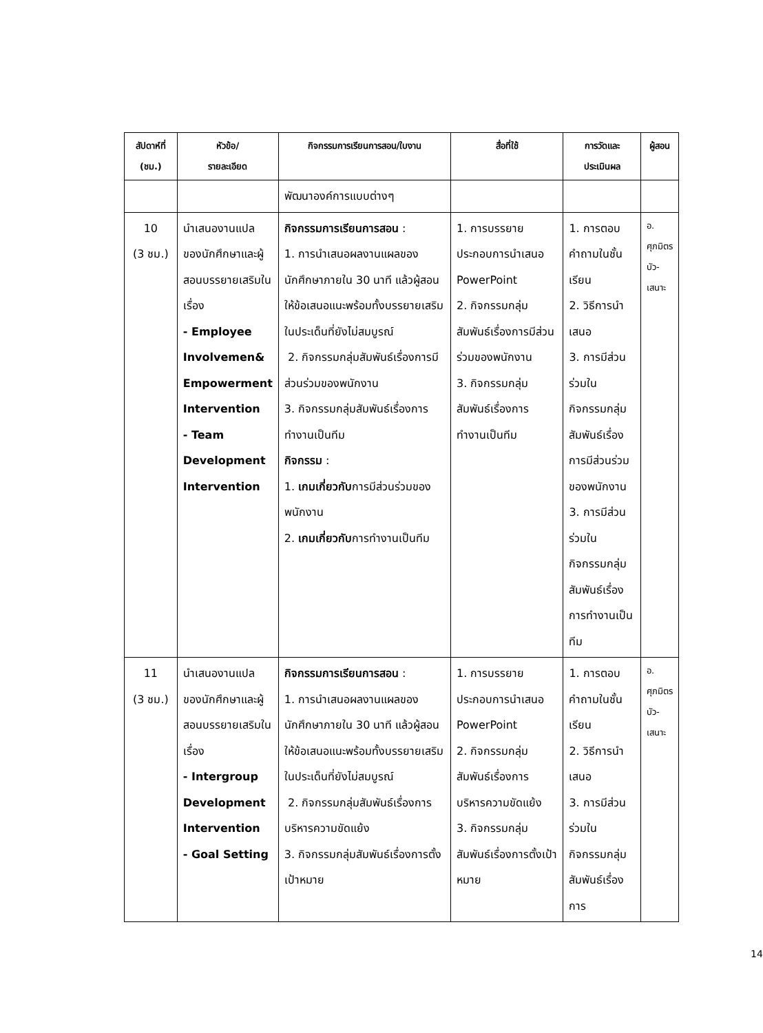| สัปดาห์ที่ (ชม.) | หัวข้อ/ รายละเอียด | กิจกรรมการเรียนการสอน/ใบงาน | สื่อที่ใช้ | การวัดและ ประเมินผล | ผู้สอน |
| --- | --- | --- | --- | --- | --- |
| | | พัฒนาองค์การแบบต่างๆ | | | |
| 10 (3 ชม.) | นำเสนองานแปลของนักศึกษาและผู้สอนบรรยายเสริมในเรื่อง - Employee Involvemen& Empowerment Intervention - Team Development Intervention | กิจกรรมการเรียนการสอน : 1. การนำเสนอผลงานแผลของนักศึกษาภายใน 30 นาที แล้วผู้สอนให้ข้อเสนอแนะพร้อมทั้งบรรยายเสริมในประเด็นที่ยังไม่สมบูรณ์ 2. กิจกรรมกลุ่มสัมพันธ์เรื่องการมีส่วนร่วมของพนักงาน 3. กิจกรรมกลุ่มสัมพันธ์เรื่องการทำงานเป็นทีม กิจกรรม : 1. เกมเกี่ยวกับ การมีส่วนร่วมของพนักงาน 2. เกมเกี่ยวกับ การทำงานเป็นทีม | 1. การบรรยายประกอบการนำเสนอ PowerPoint 2. กิจกรรมกลุ่มสัมพันธ์เรื่องการมีส่วนร่วมของพนักงาน 3. กิจกรรมกลุ่มสัมพันธ์เรื่องการทำงานเป็นทีม | 1. การตอบคำถามในชั้นเรียน 2. วิธีการนำเสนอ 3. การมีส่วนร่วมในกิจกรรมกลุ่มสัมพันธ์เรื่องการมีส่วนร่วมของพนักงาน 3. การมีส่วนร่วมในกิจกรรมกลุ่มสัมพันธ์เรื่องการทำงานเป็นทีม | อ. ศุภมิตร บัว- เสนาะ |
| 11 (3 ชม.) | นำเสนองานแปลของนักศึกษาและผู้สอนบรรยายเสริมในเรื่อง - Intergroup Development Intervention - Goal Setting | กิจกรรมการเรียนการสอน : 1. การนำเสนอผลงานแผลของนักศึกษาภายใน 30 นาที แล้วผู้สอนให้ข้อเสนอแนะพร้อมทั้งบรรยายเสริมในประเด็นที่ยังไม่สมบูรณ์ 2. กิจกรรมกลุ่มสัมพันธ์เรื่องการบริหารความขัดแย้ง 3. กิจกรรมกลุ่มสัมพันธ์เรื่องการตั้งเป้าหมาย | 1. การบรรยายประกอบการนำเสนอ PowerPoint 2. กิจกรรมกลุ่มสัมพันธ์เรื่องการบริหารความขัดแย้ง 3. กิจกรรมกลุ่มสัมพันธ์เรื่องการตั้งเป้าหมาย | 1. การตอบคำถามในชั้นเรียน 2. วิธีการนำเสนอ 3. การมีส่วนร่วมในกิจกรรมกลุ่มสัมพันธ์เรื่องการ | อ. ศุภมิตร บัว- เสนาะ |
14